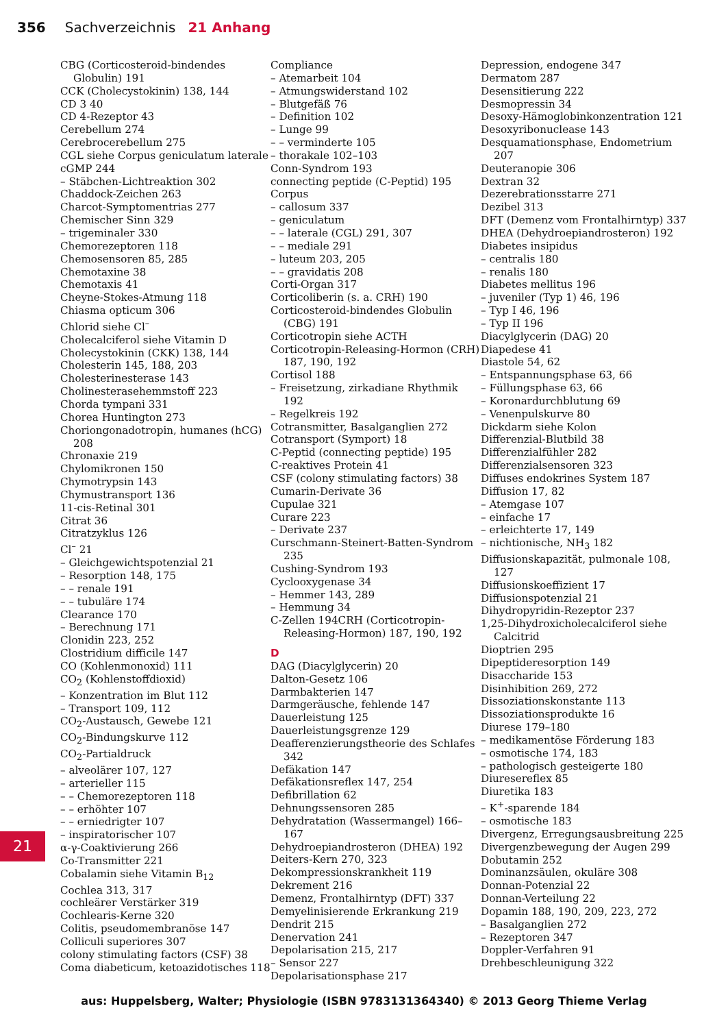356 Sachverzeichnis 21 Anhang
CBG (Corticosteroid-bindendes Globulin) 191
CCK (Cholecystokinin) 138, 144
CD 3 40
CD 4-Rezeptor 43
Cerebellum 274
Cerebrocerebellum 275
CGL siehe Corpus geniculatum laterale
cGMP 244
– Stäbchen-Lichtreaktion 302
Chaddock-Zeichen 263
Charcot-Symptomentrias 277
Chemischer Sinn 329
– trigeminaler 330
Chemorezeptoren 118
Chemosensoren 85, 285
Chemotaxine 38
Chemotaxis 41
Cheyne-Stokes-Atmung 118
Chiasma opticum 306
Chlorid siehe Cl<sup>–</sup>
Cholecalciferol siehe Vitamin D
Cholecystokinin (CKK) 138, 144
Cholesterin 145, 188, 203
Cholesterinesterase 143
Cholinesterasehemmstoff 223
Chorda tympani 331
Chorea Huntington 273
Choriongonadotropin, humanes (hCG) 208
Chronaxie 219
Chylomikronen 150
Chymotrypsin 143
Chymustransport 136
11-cis-Retinal 301
Citrat 36
Citratzyklus 126
Cl<sup>–</sup> 21
– Gleichgewichtspotenzial 21
– Resorption 148, 175
– – renale 191
– – tubuläre 174
Clearance 170
– Berechnung 171
Clonidin 223, 252
Clostridium difficile 147
CO (Kohlenmonoxid) 111
CO<sub>2</sub> (Kohlenstoffdioxid)
– Konzentration im Blut 112
– Transport 109, 112
CO<sub>2</sub>-Austausch, Gewebe 121
CO<sub>2</sub>-Bindungskurve 112
CO<sub>2</sub>-Partialdruck
– alveolärer 107, 127
– arterieller 115
– – Chemorezeptoren 118
– – erhöhter 107
– – erniedrigter 107
– inspiratorischer 107
α-γ-Coaktivierung 266
Co-Transmitter 221
Cobalamin siehe Vitamin B<sub>12</sub>
Cochlea 313, 317
cochleärer Verstärker 319
Cochlearis-Kerne 320
Colitis, pseudomembranöse 147
Colliculi superiores 307
colony stimulating factors (CSF) 38
Coma diabeticum, ketoazidotisches 118
Compliance
– Atemarbeit 104
– Atmungswiderstand 102
– Blutgefäß 76
– Definition 102
– Lunge 99
– – verminderte 105
– thorakale 102–103
Conn-Syndrom 193
connecting peptide (C-Peptid) 195
Corpus
– callosum 337
– geniculatum
– – laterale (CGL) 291, 307
– – mediale 291
– luteum 203, 205
– – gravidatis 208
Corti-Organ 317
Corticoliberin (s. a. CRH) 190
Corticosteroid-bindendes Globulin (CBG) 191
Corticotropin siehe ACTH
Corticotropin-Releasing-Hormon (CRH) 187, 190, 192
Cortisol 188
– Freisetzung, zirkadiane Rhythmik 192
– Regelkreis 192
Cotransmitter, Basalganglien 272
Cotransport (Symport) 18
C-Peptid (connecting peptide) 195
C-reaktives Protein 41
CSF (colony stimulating factors) 38
Cumarin-Derivate 36
Cupulae 321
Curare 223
– Derivate 237
Curschmann-Steinert-Batten-Syndrom 235
Cushing-Syndrom 193
Cyclooxygenase 34
– Hemmer 143, 289
– Hemmung 34
C-Zellen 194CRH (Corticotropin-Releasing-Hormon) 187, 190, 192
D
DAG (Diacylglycerin) 20
Dalton-Gesetz 106
Darmbakterien 147
Darmgeräusche, fehlende 147
Dauerleistung 125
Dauerleistungsgrenze 129
Deafferenzierungstheorie des Schlafes 342
Defäkation 147
Defäkationsreflex 147, 254
Defibrillation 62
Dehnungssensoren 285
Dehydratation (Wassermangel) 166–167
Dehydroepiandrosteron (DHEA) 192
Deiters-Kern 270, 323
Dekompressionskrankheit 119
Dekrement 216
Demenz, Frontalhirntyp (DFT) 337
Demyelinisierende Erkrankung 219
Dendrit 215
Denervation 241
Depolarisation 215, 217
– Sensor 227
Depolarisationsphase 217
Depression, endogene 347
Dermatom 287
Desensitierung 222
Desmopressin 34
Desoxy-Hämoglobinkonzentration 121
Desoxyribonuclease 143
Desquamationsphase, Endometrium 207
Deuteranopie 306
Dextran 32
Dezerebrationsstarre 271
Dezibel 313
DFT (Demenz vom Frontalhirntyp) 337
DHEA (Dehydroepiandrosteron) 192
Diabetes insipidus
– centralis 180
– renalis 180
Diabetes mellitus 196
– juveniler (Typ 1) 46, 196
– Typ I 46, 196
– Typ II 196
Diacylglycerin (DAG) 20
Diapedese 41
Diastole 54, 62
– Entspannungsphase 63, 66
– Füllungsphase 63, 66
– Koronardurchblutung 69
– Venenpulskurve 80
Dickdarm siehe Kolon
Differenzial-Blutbild 38
Differenzialfühler 282
Differenzialsensoren 323
Diffuses endokrines System 187
Diffusion 17, 82
– Atemgase 107
– einfache 17
– erleichterte 17, 149
– nichtionische, NH<sub>3</sub> 182
Diffusionskapazität, pulmonale 108, 127
Diffusionskoeffizient 17
Diffusionspotenzial 21
Dihydropyridin-Rezeptor 237
1,25-Dihydroxicholecalciferol siehe Calcitrid
Dioptrien 295
Dipeptideresorption 149
Disaccharide 153
Disinhibition 269, 272
Dissoziationskonstante 113
Dissoziationsprodukte 16
Diurese 179–180
– medikamentöse Förderung 183
– osmotische 174, 183
– pathologisch gesteigerte 180
Diuresereflex 85
Diuretika 183
– K<sup>+</sup>-sparende 184
– osmotische 183
Divergenz, Erregungsausbreitung 225
Divergenzbewegung der Augen 299
Dobutamin 252
Dominanzsäulen, okuläre 308
Donnan-Potenzial 22
Donnan-Verteilung 22
Dopamin 188, 190, 209, 223, 272
– Basalganglien 272
– Rezeptoren 347
Doppler-Verfahren 91
Drehbeschleunigung 322
21
aus: Huppelsberg, Walter; Physiologie (ISBN 9783131364340) © 2013 Georg Thieme Verlag